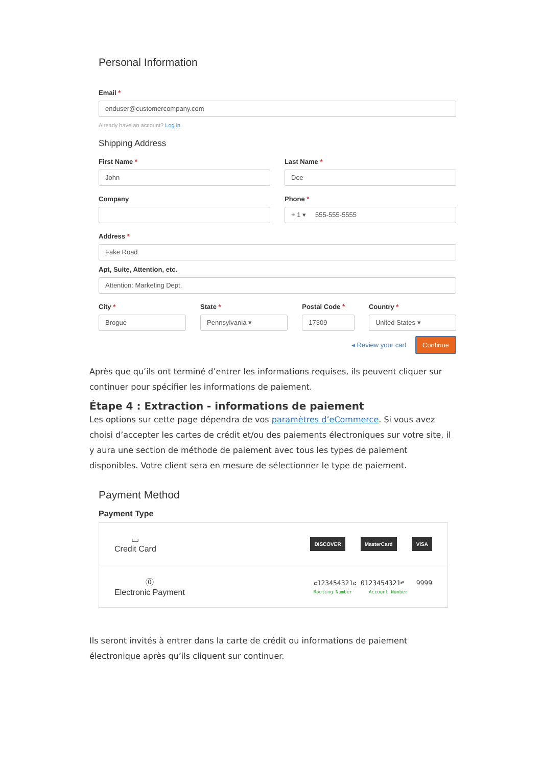Personal Information
Email *
enduser@customercompany.com
Already have an account? Log in
Shipping Address
First Name *
John
Last Name *
Doe
Company Phone *
+ 1 ▾ 555-555-5555
Address *
Fake Road
Apt, Suite, Attention, etc.
Attention: Marketing Dept.
City *
Brogue
State *
Pennsylvania ▾
Postal Code *
17309
Country *
United States ▾
◂ Review your cart Continue
Après que qu’ils ont terminé d’entrer les informations requises, ils peuvent cliquer sur continuer pour spécifier les informations de paiement.
Étape 4 : Extraction - informations de paiement
Les options sur cette page dépendra de vos paramètres d’eCommerce. Si vous avez choisi d’accepter les cartes de crédit et/ou des paiements électroniques sur votre site, il y aura une section de méthode de paiement avec tous les types de paiement disponibles. Votre client sera en mesure de sélectionner le type de paiement.
Payment Method
Payment Type
▭
Credit Card
DISCOVER MasterCard VISA
⓪
Electronic Payment
⑆123454321⑆ 0123454321⑈ 9999
Routing Number Account Number
Ils seront invités à entrer dans la carte de crédit ou informations de paiement électronique après qu’ils cliquent sur continuer.